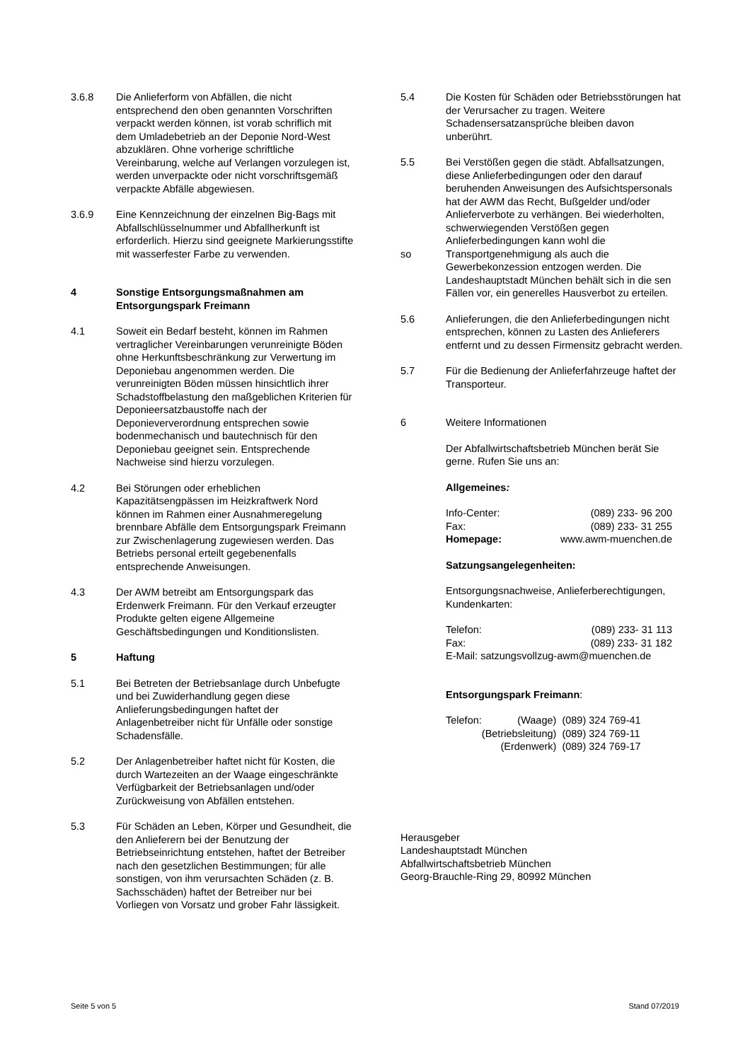3.6.8 Die Anlieferform von Abfällen, die nicht entsprechend den oben genannten Vorschriften verpackt werden können, ist vorab schriflich mit dem Umladebetrieb an der Deponie Nord-West abzuklären. Ohne vorherige schriftliche Vereinbarung, welche auf Verlangen vorzulegen ist, werden unverpackte oder nicht vorschriftsgemäß verpackte Abfälle abgewiesen.
3.6.9 Eine Kennzeichnung der einzelnen Big-Bags mit Abfallschlüsselnummer und Abfallherkunft ist erforderlich. Hierzu sind geeignete Markierungsstifte mit wasserfester Farbe zu verwenden.
4 Sonstige Entsorgungsmaßnahmen am Entsorgungspark Freimann
4.1 Soweit ein Bedarf besteht, können im Rahmen vertraglicher Vereinbarungen verunreinigte Böden ohne Herkunftsbeschränkung zur Verwertung im Deponiebau angenommen werden. Die verunreinigten Böden müssen hinsichtlich ihrer Schadstoffbelastung den maßgeblichen Kriterien für Deponieersatzbaustoffe nach der Deponieververordnung entsprechen sowie bodenmechanisch und bautechnisch für den Deponiebau geeignet sein. Entsprechende Nachweise sind hierzu vorzulegen.
4.2 Bei Störungen oder erheblichen Kapazitätsengpässen im Heizkraftwerk Nord können im Rahmen einer Ausnahmeregelung brennbare Abfälle dem Entsorgungspark Freimann zur Zwischenlagerung zugewiesen werden. Das Betriebs personal erteilt gegebenenfalls entsprechende Anweisungen.
4.3 Der AWM betreibt am Entsorgungspark das Erdenwerk Freimann. Für den Verkauf erzeugter Produkte gelten eigene Allgemeine Geschäftsbedingungen und Konditionslisten.
5 Haftung
5.1 Bei Betreten der Betriebsanlage durch Unbefugte und bei Zuwiderhandlung gegen diese Anlieferungsbedingungen haftet der Anlagenbetreiber nicht für Unfälle oder sonstige Schadensfälle.
5.2 Der Anlagenbetreiber haftet nicht für Kosten, die durch Wartezeiten an der Waage eingeschränkte Verfügbarkeit der Betriebsanlagen und/oder Zurückweisung von Abfällen entstehen.
5.3 Für Schäden an Leben, Körper und Gesundheit, die den Anlieferern bei der Benutzung der Betriebseinrichtung entstehen, haftet der Betreiber nach den gesetzlichen Bestimmungen; für alle sonstigen, von ihm verursachten Schäden (z. B. Sachsschäden) haftet der Betreiber nur bei Vorliegen von Vorsatz und grober Fahr lässigkeit.
5.4 Die Kosten für Schäden oder Betriebsstörungen hat der Verursacher zu tragen. Weitere Schadensersatzansprüche bleiben davon unberührt.
5.5
so
Bei Verstößen gegen die städt. Abfallsatzungen, diese Anlieferbedingungen oder den darauf beruhenden Anweisungen des Aufsichtspersonals hat der AWM das Recht, Bußgelder und/oder Anlieferverbote zu verhängen. Bei wiederholten, schwerwiegenden Verstößen gegen Anlieferbedingungen kann wohl die Transportgenehmigung als auch die Gewerbekonzession entzogen werden. Die Landeshauptstadt München behält sich in die sen Fällen vor, ein generelles Hausverbot zu erteilen.
5.6 Anlieferungen, die den Anlieferbedingungen nicht entsprechen, können zu Lasten des Anlieferers entfernt und zu dessen Firmensitz gebracht werden.
5.7 Für die Bedienung der Anlieferfahrzeuge haftet der Transporteur.
6 Weitere Informationen
Der Abfallwirtschaftsbetrieb München berät Sie gerne. Rufen Sie uns an:
Allgemeines:
| Info-Center: | (089) 233- 96 200 |
| Fax: | (089) 233- 31 255 |
| Homepage: | www.awm-muenchen.de |
Satzungsangelegenheiten:
Entsorgungsnachweise, Anlieferberechtigungen, Kundenkarten:
| Telefon: | (089) 233- 31 113 |
| Fax: | (089) 233- 31 182 |
E-Mail: satzungsvollzug-awm@muenchen.de
Entsorgungspark Freimann:
| Telefon: | (Waage) | (089) 324 769-41 |
| | (Betriebsleitung) | (089) 324 769-11 |
| | (Erdenwerk) | (089) 324 769-17 |
Herausgeber
Landeshauptstadt München
Abfallwirtschaftsbetrieb München
Georg-Brauchle-Ring 29, 80992 München
Seite 5 von 5 Stand 07/2019